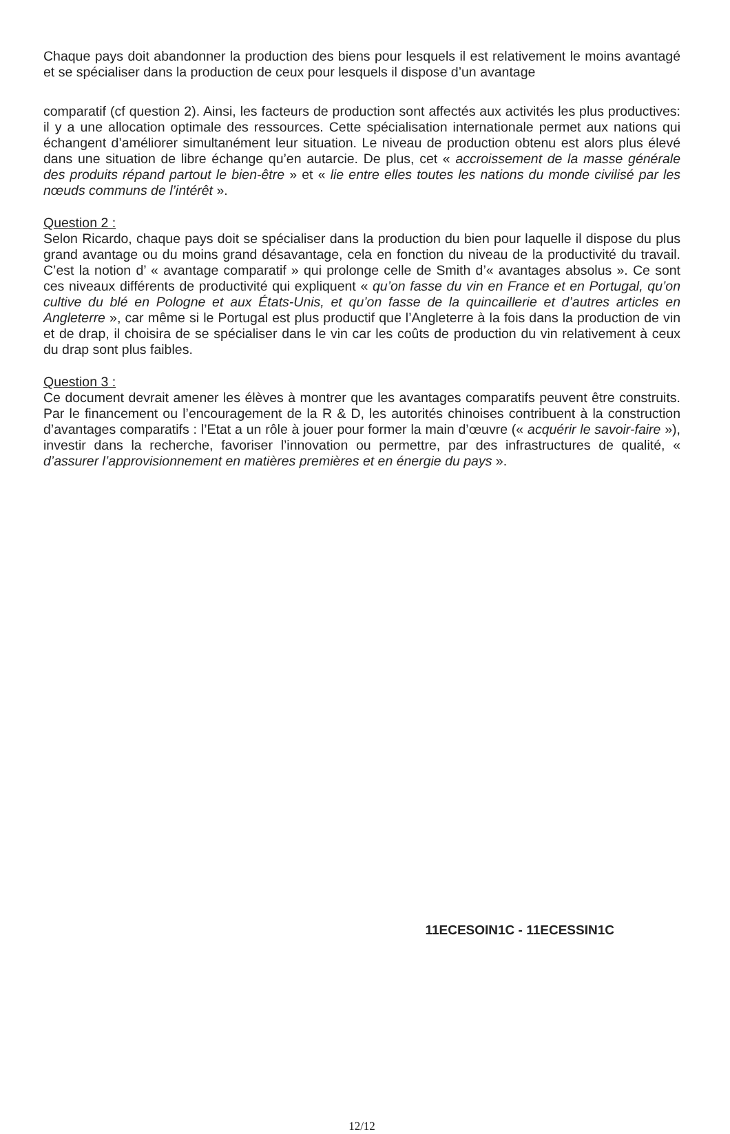Chaque pays doit abandonner la production des biens pour lesquels il est relativement le moins avantagé et se spécialiser dans la production de ceux pour lesquels il dispose d’un avantage
comparatif (cf question 2). Ainsi, les facteurs de production sont affectés aux activités les plus productives: il y a une allocation optimale des ressources. Cette spécialisation internationale permet aux nations qui échangent d’améliorer simultanément leur situation. Le niveau de production obtenu est alors plus élevé dans une situation de libre échange qu’en autarcie. De plus, cet « accroissement de la masse générale des produits répand partout le bien-être » et « lie entre elles toutes les nations du monde civilisé par les nœuds communs de l’intérêt ».
Question 2 :
Selon Ricardo, chaque pays doit se spécialiser dans la production du bien pour laquelle il dispose du plus grand avantage ou du moins grand désavantage, cela en fonction du niveau de la productivité du travail. C’est la notion d’ « avantage comparatif » qui prolonge celle de Smith d’« avantages absolus ». Ce sont ces niveaux différents de productivité qui expliquent « qu’on fasse du vin en France et en Portugal, qu’on cultive du blé en Pologne et aux États-Unis, et qu’on fasse de la quincaillerie et d’autres articles en Angleterre », car même si le Portugal est plus productif que l’Angleterre à la fois dans la production de vin et de drap, il choisira de se spécialiser dans le vin car les coûts de production du vin relativement à ceux du drap sont plus faibles.
Question 3 :
Ce document devrait amener les élèves à montrer que les avantages comparatifs peuvent être construits. Par le financement ou l’encouragement de la R & D, les autorités chinoises contribuent à la construction d’avantages comparatifs : l’Etat a un rôle à jouer pour former la main d’œuvre (« acquérir le savoir-faire »), investir dans la recherche, favoriser l’innovation ou permettre, par des infrastructures de qualité, « d’assurer l’approvisionnement en matières premières et en énergie du pays ».
11ECESOIN1C - 11ECESSIN1C
12/12